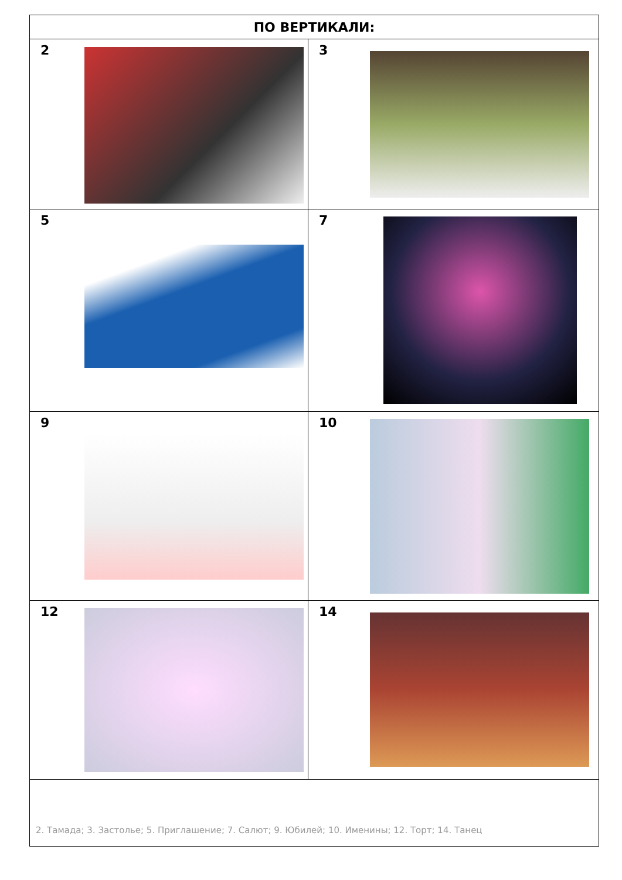| ПО ВЕРТИКАЛИ: | |
| --- | --- |
| 2 | 3 |
| 5 | 7 |
| 9 | 10 |
| 12 | 14 |
| 2. Тамада; 3. Застолье; 5. Приглашение; 7. Салют; 9. Юбилей; 10. Именины; 12. Торт; 14. Танец | |